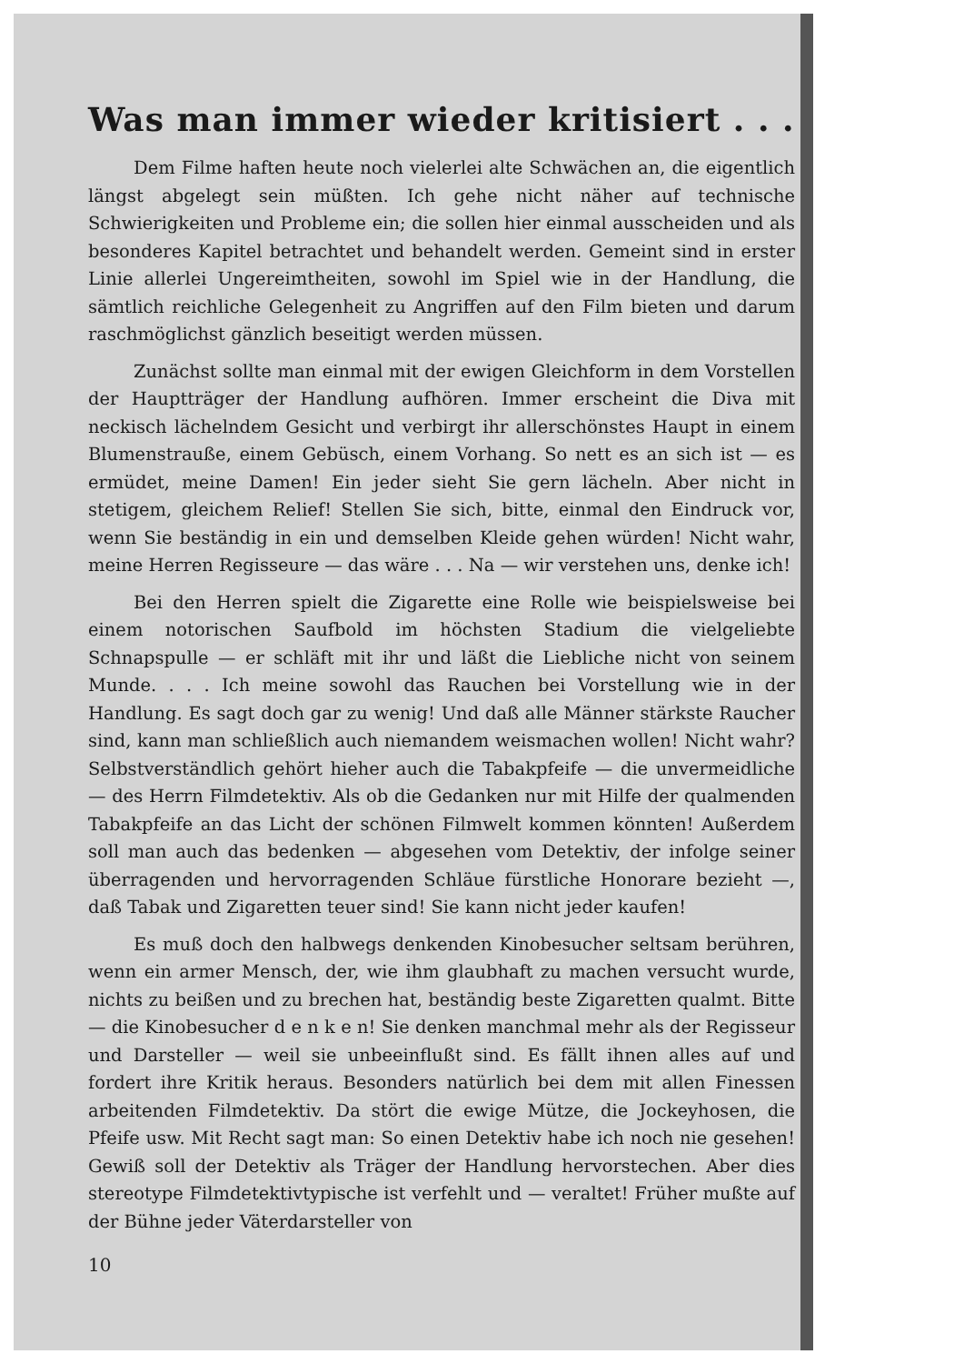Was man immer wieder kritisiert . . .
Dem Filme haften heute noch vielerlei alte Schwächen an, die eigentlich längst abgelegt sein müßten. Ich gehe nicht näher auf technische Schwierigkeiten und Probleme ein; die sollen hier einmal ausscheiden und als besonderes Kapitel betrachtet und behandelt werden. Gemeint sind in erster Linie allerlei Ungereimtheiten, sowohl im Spiel wie in der Handlung, die sämtlich reichliche Gelegenheit zu Angriffen auf den Film bieten und darum raschmöglichst gänzlich beseitigt werden müssen.
Zunächst sollte man einmal mit der ewigen Gleichform in dem Vorstellen der Hauptträger der Handlung aufhören. Immer erscheint die Diva mit neckisch lächelndem Gesicht und verbirgt ihr allerschönstes Haupt in einem Blumenstrauße, einem Gebüsch, einem Vorhang. So nett es an sich ist — es ermüdet, meine Damen! Ein jeder sieht Sie gern lächeln. Aber nicht in stetigem, gleichem Relief! Stellen Sie sich, bitte, einmal den Eindruck vor, wenn Sie beständig in ein und demselben Kleide gehen würden! Nicht wahr, meine Herren Regisseure — das wäre . . . Na — wir verstehen uns, denke ich!
Bei den Herren spielt die Zigarette eine Rolle wie beispielsweise bei einem notorischen Saufbold im höchsten Stadium die vielgeliebte Schnapspulle — er schläft mit ihr und läßt die Liebliche nicht von seinem Munde. . . . Ich meine sowohl das Rauchen bei Vorstellung wie in der Handlung. Es sagt doch gar zu wenig! Und daß alle Männer stärkste Raucher sind, kann man schließlich auch niemandem weismachen wollen! Nicht wahr? Selbstverständlich gehört hieher auch die Tabakpfeife — die unvermeidliche — des Herrn Filmdetektiv. Als ob die Gedanken nur mit Hilfe der qualmenden Tabakpfeife an das Licht der schönen Filmwelt kommen könnten! Außerdem soll man auch das bedenken — abgesehen vom Detektiv, der infolge seiner überragenden und hervorragenden Schläue fürstliche Honorare bezieht —, daß Tabak und Zigaretten teuer sind! Sie kann nicht jeder kaufen!
Es muß doch den halbwegs denkenden Kinobesucher seltsam berühren, wenn ein armer Mensch, der, wie ihm glaubhaft zu machen versucht wurde, nichts zu beißen und zu brechen hat, beständig beste Zigaretten qualmt. Bitte — die Kinobesucher d e n k e n! Sie denken manchmal mehr als der Regisseur und Darsteller — weil sie unbeeinflußt sind. Es fällt ihnen alles auf und fordert ihre Kritik heraus. Besonders natürlich bei dem mit allen Finessen arbeitenden Filmdetektiv. Da stört die ewige Mütze, die Jockeyhosen, die Pfeife usw. Mit Recht sagt man: So einen Detektiv habe ich noch nie gesehen! Gewiß soll der Detektiv als Träger der Handlung hervorstechen. Aber dies stereotype Filmdetektivtypische ist verfehlt und — veraltet! Früher mußte auf der Bühne jeder Väterdarsteller von
10